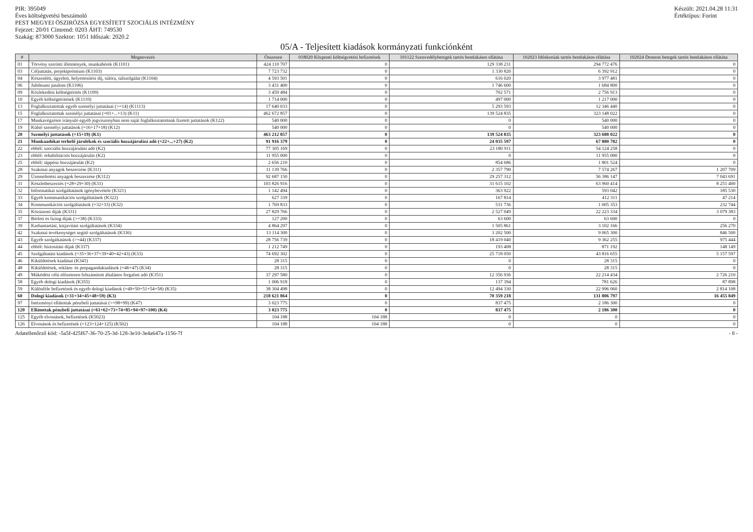PIR: 395049
Éves költségvetési beszámoló
PEST MEGYEI ÖSZIRÓZSA EGYESÍTETT SZOCIÁLIS INTÉZMÉNY
Fejezet: 20/01 Címrend: 0203 ÁHT: 749530
Szakág: 873000 Szektor: 1051 Időszak: 2020.2
Készült: 2021.04.28 11:31
Értéktípus: Forint
05/A - Teljesített kiadások kormányzati funkciónként
| # | Megnevezés | Összesen | 018020 Központi költségvetési befizetések | 101122 Szenvedélybetegek tartós bentlakásos ellátása | 102023 Időskorúak tartós bentlakásos ellátása | 102024 Demens betegek tartós bentlakásos ellátása |
| --- | --- | --- | --- | --- | --- | --- |
| 01 | Törvény szerinti illetmények, munkabérek (K1101) | 424 110 707 | 0 | 129 338 231 | 294 772 476 | 0 |
| 03 | Céljuttatás, projektprémium (K1103) | 7 723 732 | 0 | 1 330 820 | 6 392 912 | 0 |
| 04 | Készenléti, ügyeleti, helyettesítési díj, túlóra, túlszolgálat (K1104) | 4 593 501 | 0 | 616 020 | 3 977 481 | 0 |
| 06 | Jubileumi jutalom (K1106) | 3 431 400 | 0 | 1 746 600 | 1 684 800 | 0 |
| 09 | Közlekedési költségtérítés (K1109) | 3 459 484 | 0 | 702 571 | 2 756 913 | 0 |
| 10 | Egyéb költségtérítések (K1110) | 1 714 000 | 0 | 497 000 | 1 217 000 | 0 |
| 13 | Foglalkoztatottak egyéb személyi juttatásai (>=14) (K1113) | 17 640 033 | 0 | 5 293 593 | 12 346 440 | 0 |
| 15 | Foglalkoztatottak személyi juttatásai (=01+...+13) (K11) | 462 672 857 | 0 | 139 524 835 | 323 148 022 | 0 |
| 17 | Munkavégzésre irányuló egyéb jogviszonyban nem saját foglalkoztatottnak fizetett juttatások (K122) | 540 000 | 0 | 0 | 540 000 | 0 |
| 19 | Külső személyi juttatások (=16+17+18) (K12) | 540 000 | 0 | 0 | 540 000 | 0 |
| 20 | Személyi juttatások (=15+19) (K1) | 463 212 857 | 0 | 139 524 835 | 323 688 022 | 0 |
| 21 | Munkaadókat terhelő járulékok és szociális hozzájárulási adó (=22+...+27) (K2) | 91 916 379 | 0 | 24 035 597 | 67 880 782 | 0 |
| 22 | ebből: szociális hozzájárulási adó (K2) | 77 305 169 | 0 | 23 180 911 | 54 124 258 | 0 |
| 23 | ebből: rehabilitációs hozzájárulás (K2) | 11 955 000 | 0 | 0 | 11 955 000 | 0 |
| 25 | ebből: táppénz hozzájárulás (K2) | 2 656 210 | 0 | 854 686 | 1 801 524 | 0 |
| 28 | Szakmai anyagok beszerzése (K311) | 11 139 766 | 0 | 2 357 790 | 7 574 267 | 1 207 709 |
| 29 | Üzemeltetési anyagok beszerzése (K312) | 92 687 150 | 0 | 29 257 312 | 56 386 147 | 7 043 691 |
| 31 | Készletbeszerzés (=28+29+30) (K31) | 103 826 916 | 0 | 31 615 102 | 63 960 414 | 8 251 400 |
| 32 | Informatikai szolgáltatások igénybevétele (K321) | 1 142 494 | 0 | 363 922 | 593 042 | 185 530 |
| 33 | Egyéb kommunikációs szolgáltatások (K322) | 627 339 | 0 | 167 814 | 412 311 | 47 214 |
| 34 | Kommunikációs szolgáltatások (=32+33) (K32) | 1 769 833 | 0 | 531 736 | 1 005 353 | 232 744 |
| 35 | Közüzemi díjak (K331) | 27 829 766 | 0 | 2 527 049 | 22 223 334 | 3 079 383 |
| 37 | Bérleti és lízing díjak (>=38) (K333) | 127 200 | 0 | 63 600 | 63 600 | 0 |
| 39 | Karbantartási, kisjavítási szolgáltatások (K334) | 4 864 297 | 0 | 1 505 861 | 3 102 166 | 256 270 |
| 42 | Szakmai tevékenységet segítő szolgáltatások (K336) | 13 114 300 | 0 | 3 202 500 | 9 065 300 | 846 500 |
| 43 | Egyéb szolgáltatások (>=44) (K337) | 28 756 739 | 0 | 18 419 040 | 9 362 255 | 975 444 |
| 44 | ebből: biztosítási díjak (K337) | 1 212 749 | 0 | 193 408 | 871 192 | 148 149 |
| 45 | Szolgáltatási kiadások (=35+36+37+39+40+42+43) (K33) | 74 692 302 | 0 | 25 718 050 | 43 816 655 | 5 157 597 |
| 46 | Kiküldetések kiadásai (K341) | 28 315 | 0 | 0 | 28 315 | 0 |
| 48 | Kiküldetések, reklám- és propagandakiadások (=46+47) (K34) | 28 315 | 0 | 0 | 28 315 | 0 |
| 49 | Működési célú előzetesen felszámított általános forgalmi adó (K351) | 37 297 580 | 0 | 12 356 936 | 22 214 434 | 2 726 210 |
| 58 | Egyéb dologi kiadások (K355) | 1 006 918 | 0 | 137 394 | 781 626 | 87 898 |
| 59 | Különféle befizetések és egyéb dologi kiadások (=49+50+51+54+58) (K35) | 38 304 498 | 0 | 12 494 330 | 22 996 060 | 2 814 108 |
| 60 | Dologi kiadások (=31+34+45+48+59) (K3) | 218 621 864 | 0 | 70 359 218 | 131 806 797 | 16 455 849 |
| 97 | Intézményi ellátottak pénzbeli juttatásai (>=98+99) (K47) | 3 023 775 | 0 | 837 475 | 2 186 300 | 0 |
| 120 | Ellátottak pénzbeli juttatásai (=61+62+73+74+85+94+97+100) (K4) | 3 023 775 | 0 | 837 475 | 2 186 300 | 0 |
| 125 | Egyéb elvonások, befizetések (K5023) | 104 188 | 104 188 | 0 | 0 | 0 |
| 126 | Elvonások és befizetések (=123+124+125) (K502) | 104 188 | 104 188 | 0 | 0 | 0 |
Adatellenőrző kód: -5a5f-425f67-36-70-25-3d-128-3e10-3e4a647a-1156-7f - 8 -